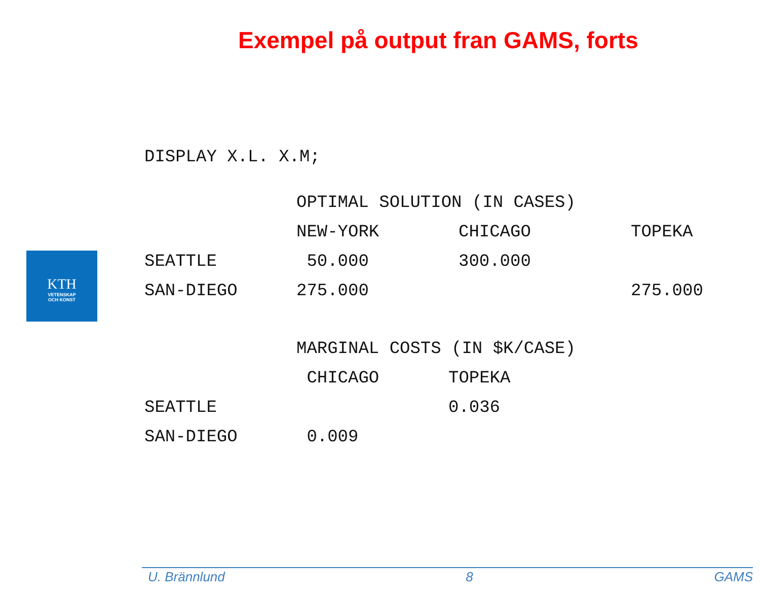Exempel på output fran GAMS, forts
KTH
VETENSKAP
OCH KONST
DISPLAY X.L. X.M;
| | OPTIMAL SOLUTION (IN CASES) | | |
| | NEW-YORK | CHICAGO | TOPEKA |
| SEATTLE | 50.000 | 300.000 | |
| SAN-DIEGO | 275.000 | | 275.000 |
| | MARGINAL COSTS (IN $K/CASE) | |
| | CHICAGO | TOPEKA |
| SEATTLE | | 0.036 |
| SAN-DIEGO | 0.009 | |
U. Brännlund 8 GAMS